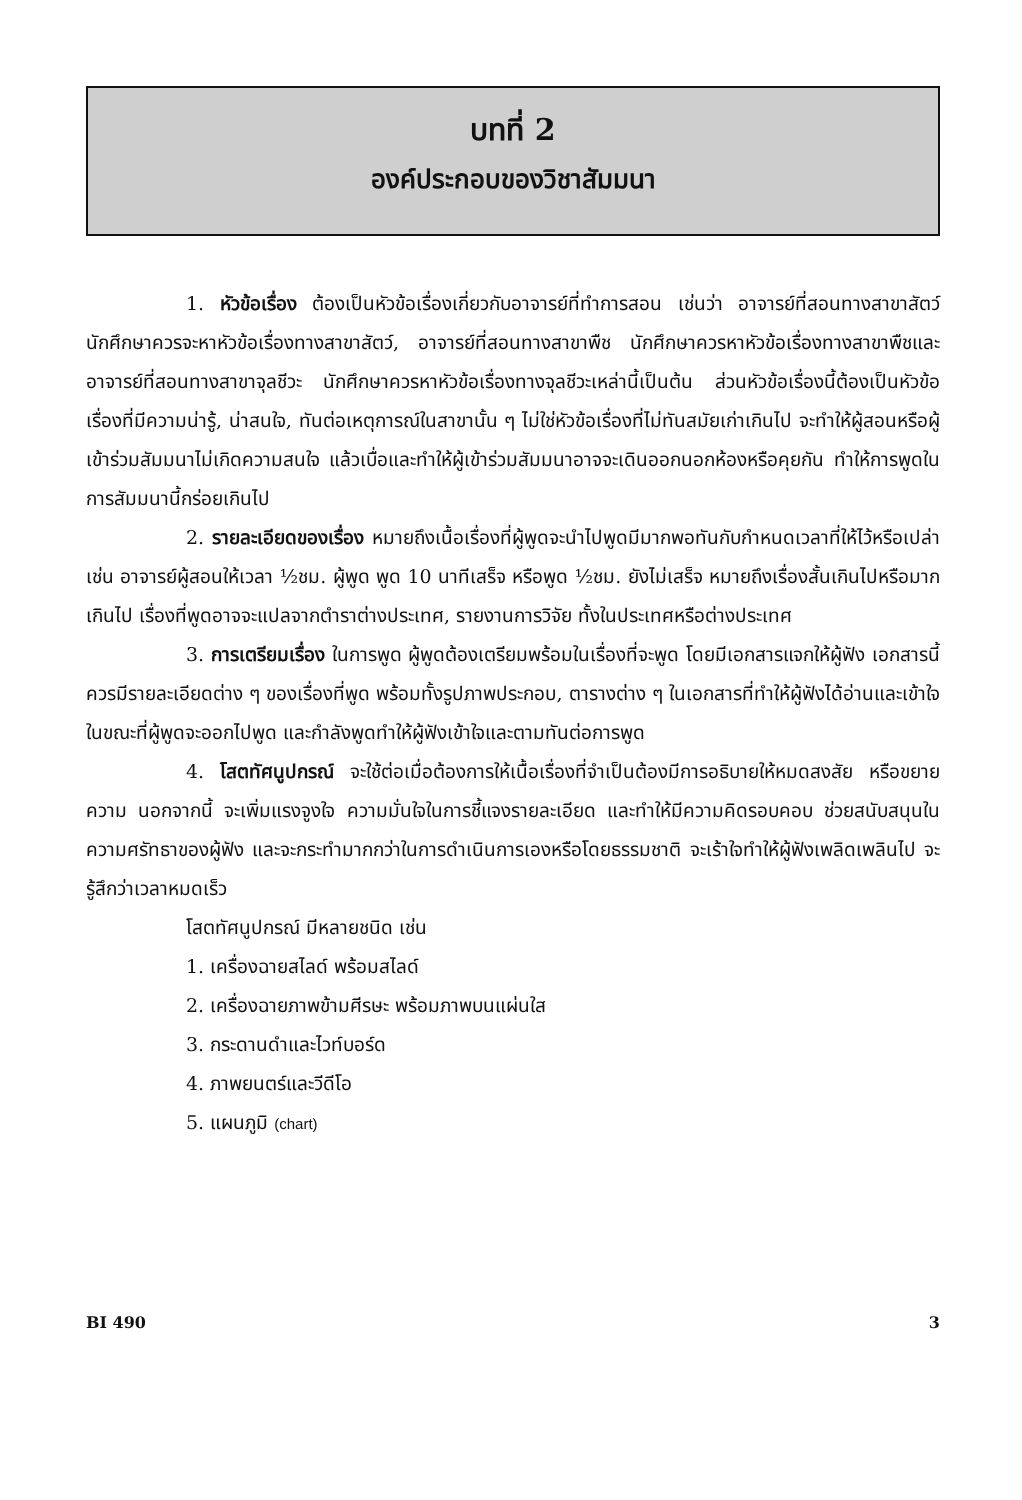บทที่ 2
องค์ประกอบของวิชาสัมมนา
1. หัวข้อเรื่อง ต้องเป็นหัวข้อเรื่องเกี่ยวกับอาจารย์ที่ทำการสอน เช่นว่า อาจารย์ที่สอนทางสาขาสัตว์ นักศึกษาควรจะหาหัวข้อเรื่องทางสาขาสัตว์, อาจารย์ที่สอนทางสาขาพืช นักศึกษาควรหาหัวข้อเรื่องทางสาขาพืชและอาจารย์ที่สอนทางสาขาจุลชีวะ นักศึกษาควรหาหัวข้อเรื่องทางจุลชีวะเหล่านี้เป็นต้น ส่วนหัวข้อเรื่องนี้ต้องเป็นหัวข้อเรื่องที่มีความน่ารู้, น่าสนใจ, ทันต่อเหตุการณ์ในสาขานั้น ๆ ไม่ใช่หัวข้อเรื่องที่ไม่ทันสมัยเก่าเกินไป จะทำให้ผู้สอนหรือผู้เข้าร่วมสัมมนาไม่เกิดความสนใจ แล้วเบื่อและทำให้ผู้เข้าร่วมสัมมนาอาจจะเดินออกนอกห้องหรือคุยกัน ทำให้การพูดในการสัมมนานี้กร่อยเกินไป
2. รายละเอียดของเรื่อง หมายถึงเนื้อเรื่องที่ผู้พูดจะนำไปพูดมีมากพอทันกับกำหนดเวลาที่ให้ไว้หรือเปล่า เช่น อาจารย์ผู้สอนให้เวลา ½ชม. ผู้พูด พูด 10 นาทีเสร็จ หรือพูด ½ชม. ยังไม่เสร็จ หมายถึงเรื่องสั้นเกินไปหรือมากเกินไป เรื่องที่พูดอาจจะแปลจากตำราต่างประเทศ, รายงานการวิจัย ทั้งในประเทศหรือต่างประเทศ
3. การเตรียมเรื่อง ในการพูด ผู้พูดต้องเตรียมพร้อมในเรื่องที่จะพูด โดยมีเอกสารแจกให้ผู้ฟัง เอกสารนี้ควรมีรายละเอียดต่าง ๆ ของเรื่องที่พูด พร้อมทั้งรูปภาพประกอบ, ตารางต่าง ๆ ในเอกสารที่ทำให้ผู้ฟังได้อ่านและเข้าใจ ในขณะที่ผู้พูดจะออกไปพูด และกำลังพูดทำให้ผู้ฟังเข้าใจและตามทันต่อการพูด
4. โสตทัศนูปกรณ์ จะใช้ต่อเมื่อต้องการให้เนื้อเรื่องที่จำเป็นต้องมีการอธิบายให้หมดสงสัย หรือขยายความ นอกจากนี้ จะเพิ่มแรงจูงใจ ความมั่นใจในการชี้แจงรายละเอียด และทำให้มีความคิดรอบคอบ ช่วยสนับสนุนในความศรัทธาของผู้ฟัง และจะกระทำมากกว่าในการดำเนินการเองหรือโดยธรรมชาติ จะเร้าใจทำให้ผู้ฟังเพลิดเพลินไป จะรู้สึกว่าเวลาหมดเร็ว
โสตทัศนูปกรณ์ มีหลายชนิด เช่น
1. เครื่องฉายสไลด์ พร้อมสไลด์
2. เครื่องฉายภาพข้ามศีรษะ พร้อมภาพบนแผ่นใส
3. กระดานดำและไวท์บอร์ด
4. ภาพยนตร์และวีดีโอ
5. แผนภูมิ (chart)
BI 490 3